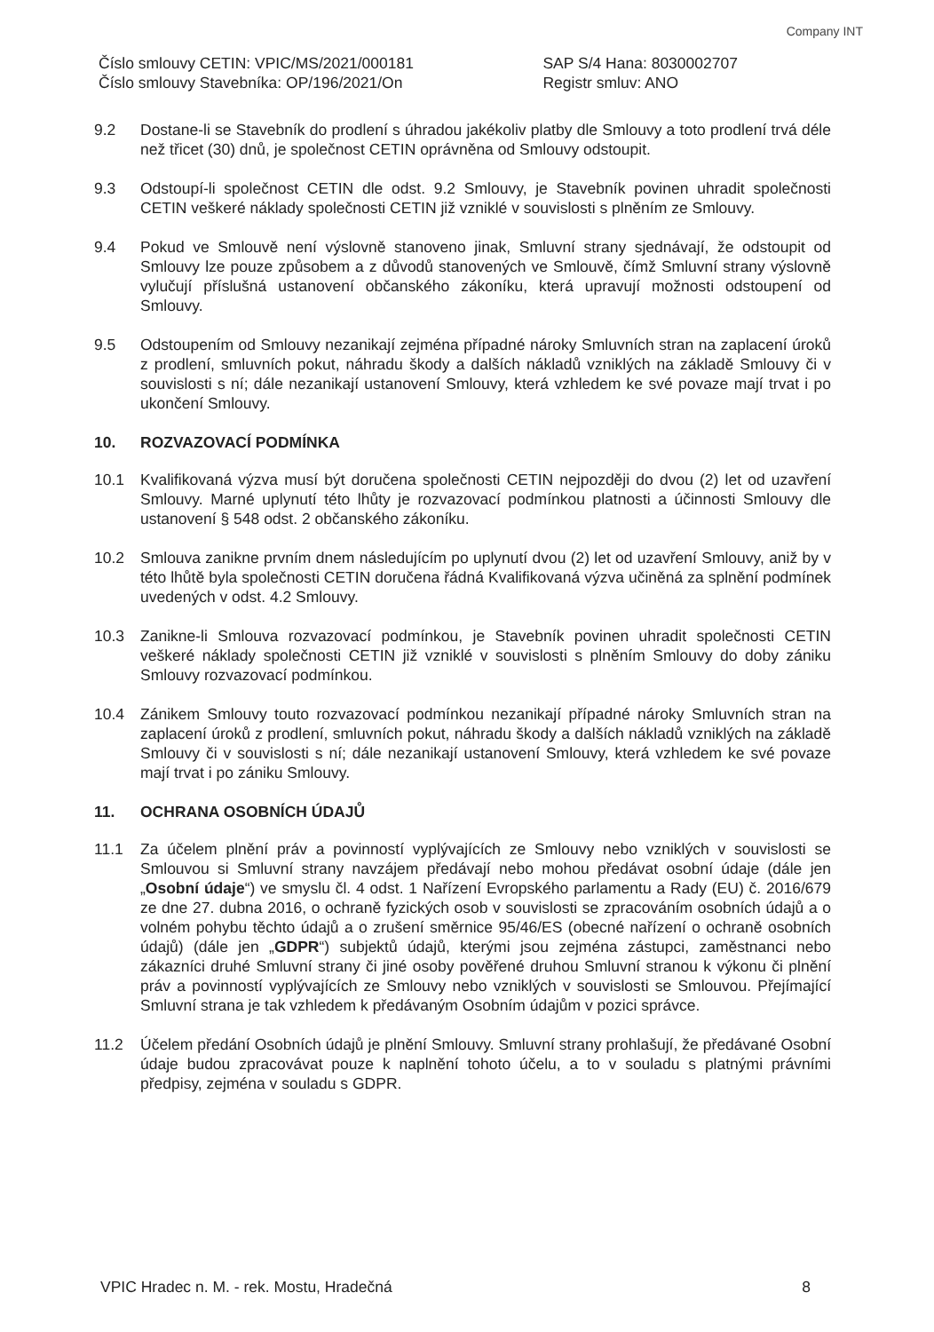Company INT
Číslo smlouvy CETIN: VPIC/MS/2021/000181
Číslo smlouvy Stavebníka: OP/196/2021/On
SAP S/4 Hana: 8030002707
Registr smluv: ANO
9.2 Dostane-li se Stavebník do prodlení s úhradou jakékoliv platby dle Smlouvy a toto prodlení trvá déle než třicet (30) dnů, je společnost CETIN oprávněna od Smlouvy odstoupit.
9.3 Odstoupí-li společnost CETIN dle odst. 9.2 Smlouvy, je Stavebník povinen uhradit společnosti CETIN veškeré náklady společnosti CETIN již vzniklé v souvislosti s plněním ze Smlouvy.
9.4 Pokud ve Smlouvě není výslovně stanoveno jinak, Smluvní strany sjednávají, že odstoupit od Smlouvy lze pouze způsobem a z důvodů stanovených ve Smlouvě, čímž Smluvní strany výslovně vylučují příslušná ustanovení občanského zákoníku, která upravují možnosti odstoupení od Smlouvy.
9.5 Odstoupením od Smlouvy nezanikají zejména případné nároky Smluvních stran na zaplacení úroků z prodlení, smluvních pokut, náhradu škody a dalších nákladů vzniklých na základě Smlouvy či v souvislosti s ní; dále nezanikají ustanovení Smlouvy, která vzhledem ke své povaze mají trvat i po ukončení Smlouvy.
10. ROZVAZOVACÍ PODMÍNKA
10.1 Kvalifikovaná výzva musí být doručena společnosti CETIN nejpozději do dvou (2) let od uzavření Smlouvy. Marné uplynutí této lhůty je rozvazovací podmínkou platnosti a účinnosti Smlouvy dle ustanovení § 548 odst. 2 občanského zákoníku.
10.2 Smlouva zanikne prvním dnem následujícím po uplynutí dvou (2) let od uzavření Smlouvy, aniž by v této lhůtě byla společnosti CETIN doručena řádná Kvalifikovaná výzva učiněná za splnění podmínek uvedených v odst. 4.2 Smlouvy.
10.3 Zanikne-li Smlouva rozvazovací podmínkou, je Stavebník povinen uhradit společnosti CETIN veškeré náklady společnosti CETIN již vzniklé v souvislosti s plněním Smlouvy do doby zániku Smlouvy rozvazovací podmínkou.
10.4 Zánikem Smlouvy touto rozvazovací podmínkou nezanikají případné nároky Smluvních stran na zaplacení úroků z prodlení, smluvních pokut, náhradu škody a dalších nákladů vzniklých na základě Smlouvy či v souvislosti s ní; dále nezanikají ustanovení Smlouvy, která vzhledem ke své povaze mají trvat i po zániku Smlouvy.
11. OCHRANA OSOBNÍCH ÚDAJŮ
11.1 Za účelem plnění práv a povinností vyplývajících ze Smlouvy nebo vzniklých v souvislosti se Smlouvou si Smluvní strany navzájem předávají nebo mohou předávat osobní údaje (dále jen „Osobní údaje“) ve smyslu čl. 4 odst. 1 Nařízení Evropského parlamentu a Rady (EU) č. 2016/679 ze dne 27. dubna 2016, o ochraně fyzických osob v souvislosti se zpracováním osobních údajů a o volném pohybu těchto údajů a o zrušení směrnice 95/46/ES (obecné nařízení o ochraně osobních údajů) (dále jen „GDPR“) subjektů údajů, kterými jsou zejména zástupci, zaměstnanci nebo zákazníci druhé Smluvní strany či jiné osoby pověřené druhou Smluvní stranou k výkonu či plnění práv a povinností vyplývajících ze Smlouvy nebo vzniklých v souvislosti se Smlouvou. Přejímající Smluvní strana je tak vzhledem k předávaným Osobním údajům v pozici správce.
11.2 Účelem předání Osobních údajů je plnění Smlouvy. Smluvní strany prohlašují, že předávané Osobní údaje budou zpracovávat pouze k naplnění tohoto účelu, a to v souladu s platnými právními předpisy, zejména v souladu s GDPR.
VPIC Hradec n. M. - rek. Mostu, Hradečná 8